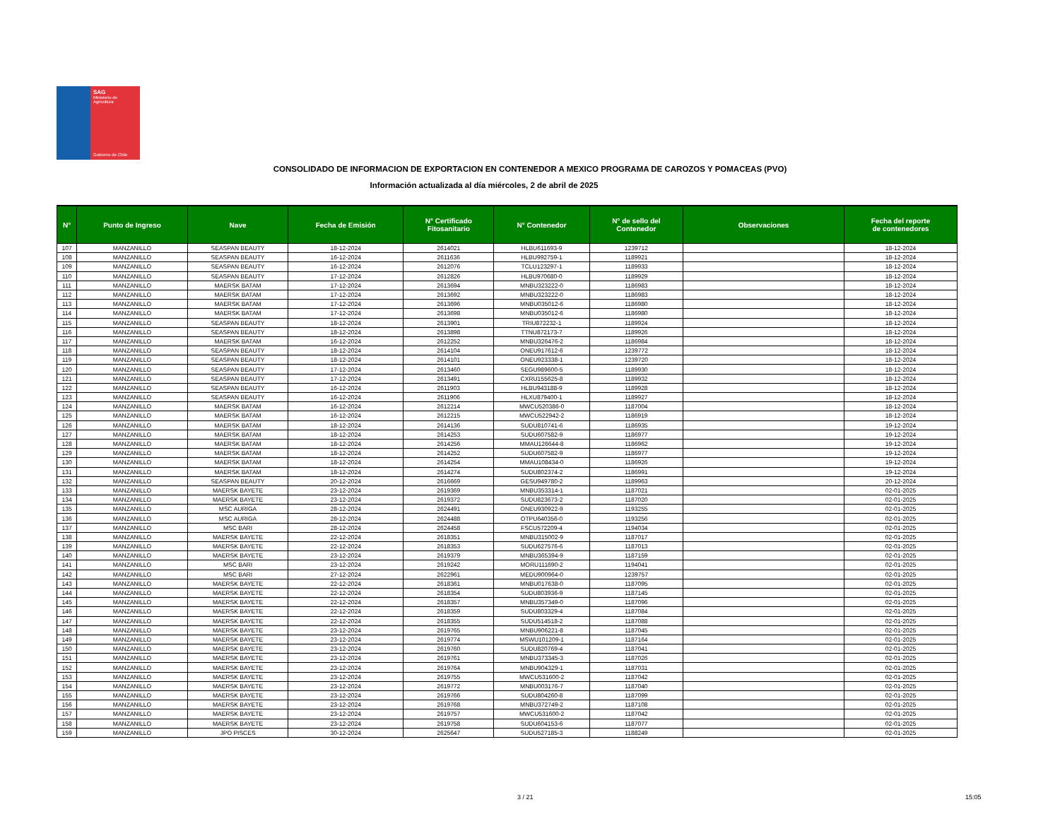SAG
Ministerio de
Agricultura
Gobierno de Chile
CONSOLIDADO DE INFORMACION DE EXPORTACION EN CONTENEDOR A MEXICO PROGRAMA DE CAROZOS Y POMACEAS (PVO)
Información actualizada al día miércoles, 2 de abril de 2025
| N° | Punto de Ingreso | Nave | Fecha de Emisión | N° Certificado Fitosanitario | N° Contenedor | N° de sello del Contenedor | Observaciones | Fecha del reporte de contenedores |
| --- | --- | --- | --- | --- | --- | --- | --- | --- |
| 107 | MANZANILLO | SEASPAN BEAUTY | 18-12-2024 | 2614021 | HLBU611693-9 | 1239712 | | 18-12-2024 |
| 108 | MANZANILLO | SEASPAN BEAUTY | 16-12-2024 | 2611636 | HLBU992759-1 | 1189921 | | 18-12-2024 |
| 109 | MANZANILLO | SEASPAN BEAUTY | 16-12-2024 | 2612076 | TCLU123297-1 | 1189933 | | 18-12-2024 |
| 110 | MANZANILLO | SEASPAN BEAUTY | 17-12-2024 | 2612826 | HLBU970680-0 | 1189929 | | 18-12-2024 |
| 111 | MANZANILLO | MAERSK BATAM | 17-12-2024 | 2613694 | MNBU323222-0 | 1186983 | | 18-12-2024 |
| 112 | MANZANILLO | MAERSK BATAM | 17-12-2024 | 2613692 | MNBU323222-0 | 1186983 | | 18-12-2024 |
| 113 | MANZANILLO | MAERSK BATAM | 17-12-2024 | 2613696 | MNBU035012-6 | 1186980 | | 18-12-2024 |
| 114 | MANZANILLO | MAERSK BATAM | 17-12-2024 | 2613698 | MNBU035012-6 | 1186980 | | 18-12-2024 |
| 115 | MANZANILLO | SEASPAN BEAUTY | 18-12-2024 | 2613901 | TRIU872232-1 | 1189924 | | 18-12-2024 |
| 116 | MANZANILLO | SEASPAN BEAUTY | 18-12-2024 | 2613898 | TTNU872173-7 | 1189926 | | 18-12-2024 |
| 117 | MANZANILLO | MAERSK BATAM | 16-12-2024 | 2612252 | MNBU326476-2 | 1186984 | | 18-12-2024 |
| 118 | MANZANILLO | SEASPAN BEAUTY | 18-12-2024 | 2614104 | ONEU917612-6 | 1239772 | | 18-12-2024 |
| 119 | MANZANILLO | SEASPAN BEAUTY | 18-12-2024 | 2614101 | ONEU923338-1 | 1239720 | | 18-12-2024 |
| 120 | MANZANILLO | SEASPAN BEAUTY | 17-12-2024 | 2613460 | SEGU989600-5 | 1189930 | | 18-12-2024 |
| 121 | MANZANILLO | SEASPAN BEAUTY | 17-12-2024 | 2613491 | CXRU155625-8 | 1189932 | | 18-12-2024 |
| 122 | MANZANILLO | SEASPAN BEAUTY | 16-12-2024 | 2611903 | HLBU943188-9 | 1189928 | | 18-12-2024 |
| 123 | MANZANILLO | SEASPAN BEAUTY | 16-12-2024 | 2611906 | HLXU879400-1 | 1189927 | | 18-12-2024 |
| 124 | MANZANILLO | MAERSK BATAM | 16-12-2024 | 2612214 | MWCU520386-0 | 1187004 | | 18-12-2024 |
| 125 | MANZANILLO | MAERSK BATAM | 16-12-2024 | 2612215 | MWCU522942-2 | 1186919 | | 18-12-2024 |
| 126 | MANZANILLO | MAERSK BATAM | 18-12-2024 | 2614136 | SUDU810741-6 | 1186935 | | 19-12-2024 |
| 127 | MANZANILLO | MAERSK BATAM | 18-12-2024 | 2614253 | SUDU607582-9 | 1186977 | | 19-12-2024 |
| 128 | MANZANILLO | MAERSK BATAM | 18-12-2024 | 2614256 | MMAU126644-8 | 1186962 | | 19-12-2024 |
| 129 | MANZANILLO | MAERSK BATAM | 18-12-2024 | 2614252 | SUDU607582-9 | 1186977 | | 19-12-2024 |
| 130 | MANZANILLO | MAERSK BATAM | 18-12-2024 | 2614254 | MMAU108434-0 | 1186926 | | 19-12-2024 |
| 131 | MANZANILLO | MAERSK BATAM | 18-12-2024 | 2614274 | SUDU802374-2 | 1186991 | | 19-12-2024 |
| 132 | MANZANILLO | SEASPAN BEAUTY | 20-12-2024 | 2616669 | GESU949780-2 | 1189963 | | 20-12-2024 |
| 133 | MANZANILLO | MAERSK BAYETE | 23-12-2024 | 2619369 | MNBU353314-1 | 1187021 | | 02-01-2025 |
| 134 | MANZANILLO | MAERSK BAYETE | 23-12-2024 | 2619372 | SUDU823673-2 | 1187020 | | 02-01-2025 |
| 135 | MANZANILLO | MSC AURIGA | 28-12-2024 | 2624491 | ONEU930922-9 | 1193255 | | 02-01-2025 |
| 136 | MANZANILLO | MSC AURIGA | 28-12-2024 | 2624488 | OTPU640356-0 | 1193256 | | 02-01-2025 |
| 137 | MANZANILLO | MSC BARI | 28-12-2024 | 2624458 | FSCU572209-4 | 1194034 | | 02-01-2025 |
| 138 | MANZANILLO | MAERSK BAYETE | 22-12-2024 | 2618351 | MNBU315002-9 | 1187017 | | 02-01-2025 |
| 139 | MANZANILLO | MAERSK BAYETE | 22-12-2024 | 2618353 | SUDU627576-6 | 1187013 | | 02-01-2025 |
| 140 | MANZANILLO | MAERSK BAYETE | 23-12-2024 | 2619379 | MNBU365394-9 | 1187159 | | 02-01-2025 |
| 141 | MANZANILLO | MSC BARI | 23-12-2024 | 2619242 | MORU111690-2 | 1194041 | | 02-01-2025 |
| 142 | MANZANILLO | MSC BARI | 27-12-2024 | 2622961 | MEDU900964-0 | 1239757 | | 02-01-2025 |
| 143 | MANZANILLO | MAERSK BAYETE | 22-12-2024 | 2618361 | MNBU017638-0 | 1187095 | | 02-01-2025 |
| 144 | MANZANILLO | MAERSK BAYETE | 22-12-2024 | 2618354 | SUDU803936-9 | 1187145 | | 02-01-2025 |
| 145 | MANZANILLO | MAERSK BAYETE | 22-12-2024 | 2618357 | MNBU357349-0 | 1187096 | | 02-01-2025 |
| 146 | MANZANILLO | MAERSK BAYETE | 22-12-2024 | 2618359 | SUDU803329-4 | 1187084 | | 02-01-2025 |
| 147 | MANZANILLO | MAERSK BAYETE | 22-12-2024 | 2618355 | SUDU514518-2 | 1187088 | | 02-01-2025 |
| 148 | MANZANILLO | MAERSK BAYETE | 23-12-2024 | 2619765 | MNBU906221-8 | 1187045 | | 02-01-2025 |
| 149 | MANZANILLO | MAERSK BAYETE | 23-12-2024 | 2619774 | MSWU101209-1 | 1187164 | | 02-01-2025 |
| 150 | MANZANILLO | MAERSK BAYETE | 23-12-2024 | 2619760 | SUDU820769-4 | 1187041 | | 02-01-2025 |
| 151 | MANZANILLO | MAERSK BAYETE | 23-12-2024 | 2619761 | MNBU373345-3 | 1187026 | | 02-01-2025 |
| 152 | MANZANILLO | MAERSK BAYETE | 23-12-2024 | 2619764 | MNBU904329-1 | 1187031 | | 02-01-2025 |
| 153 | MANZANILLO | MAERSK BAYETE | 23-12-2024 | 2619755 | MWCU531600-2 | 1187042 | | 02-01-2025 |
| 154 | MANZANILLO | MAERSK BAYETE | 23-12-2024 | 2619772 | MNBU003176-7 | 1187040 | | 02-01-2025 |
| 155 | MANZANILLO | MAERSK BAYETE | 23-12-2024 | 2619766 | SUDU804260-8 | 1187099 | | 02-01-2025 |
| 156 | MANZANILLO | MAERSK BAYETE | 23-12-2024 | 2619768 | MNBU372749-2 | 1187108 | | 02-01-2025 |
| 157 | MANZANILLO | MAERSK BAYETE | 23-12-2024 | 2619757 | MWCU531600-2 | 1187042 | | 02-01-2025 |
| 158 | MANZANILLO | MAERSK BAYETE | 23-12-2024 | 2619758 | SUDU604153-6 | 1187077 | | 02-01-2025 |
| 159 | MANZANILLO | JPO PISCES | 30-12-2024 | 2625647 | SUDU527185-3 | 1188249 | | 02-01-2025 |
3 / 21 15:05